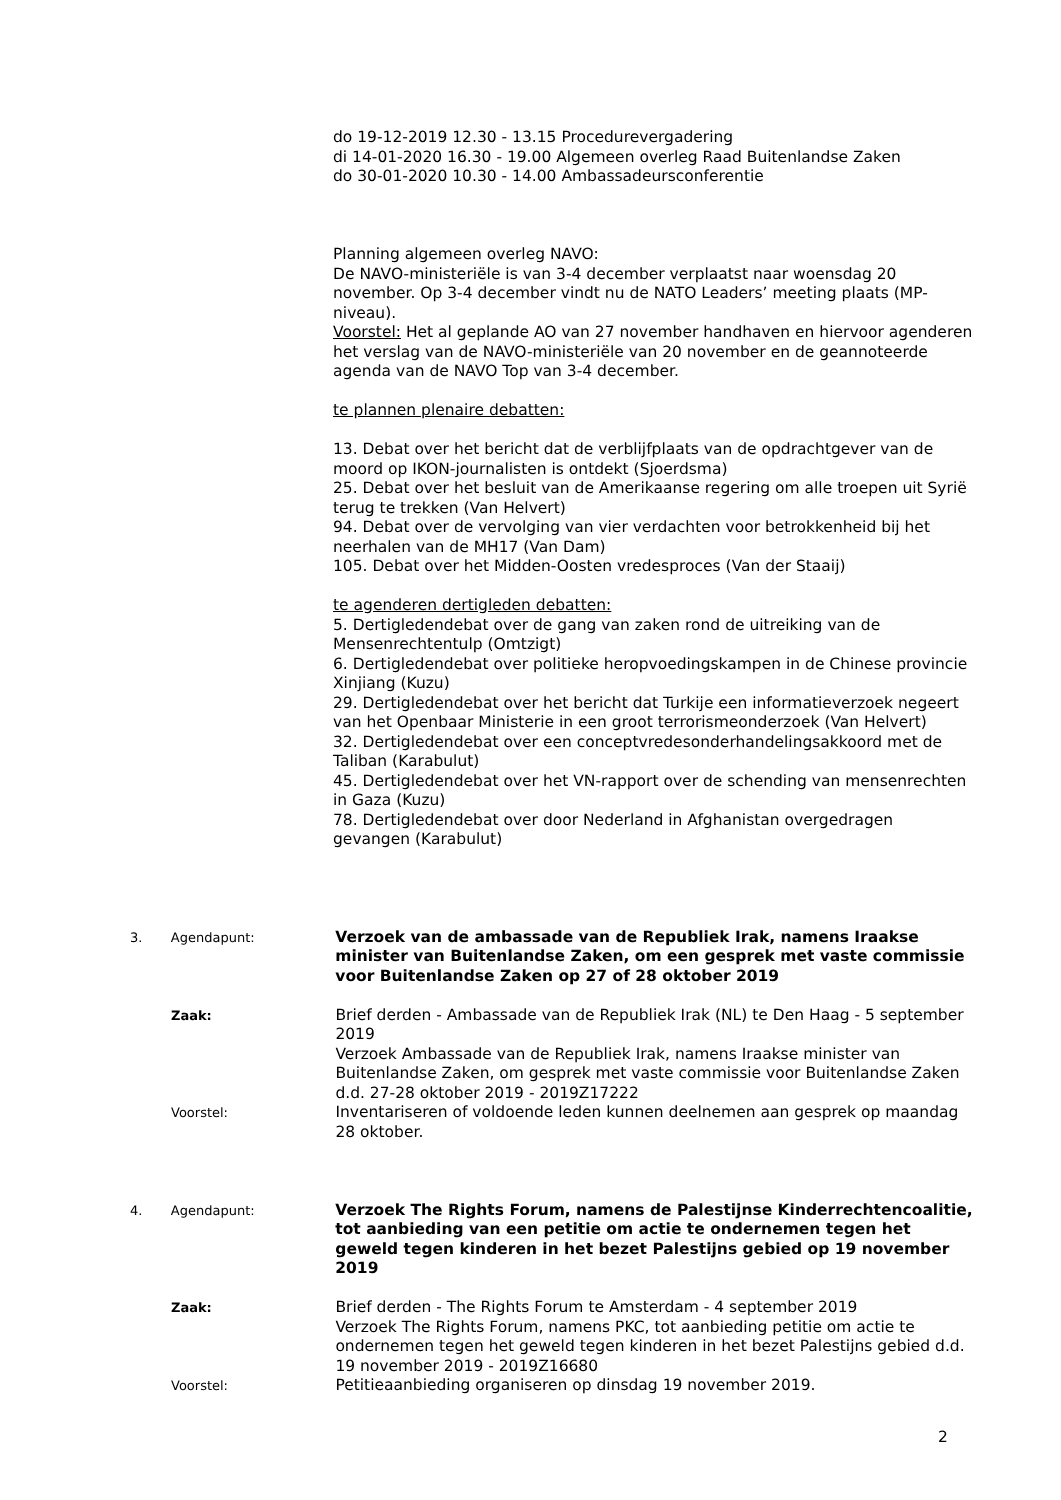do 19-12-2019 12.30 - 13.15 Procedurevergadering
di 14-01-2020 16.30 - 19.00 Algemeen overleg Raad Buitenlandse Zaken
do 30-01-2020 10.30 - 14.00 Ambassadeursconferentie
Planning algemeen overleg NAVO:
De NAVO-ministeriële is van 3-4 december verplaatst naar woensdag 20 november. Op 3-4 december vindt nu de NATO Leaders’ meeting plaats (MP-niveau).
Voorstel: Het al geplande AO van 27 november handhaven en hiervoor agenderen het verslag van de NAVO-ministeriële van 20 november en de geannoteerde agenda van de NAVO Top van 3-4 december.
te plannen plenaire debatten:
13. Debat over het bericht dat de verblijfplaats van de opdrachtgever van de moord op IKON-journalisten is ontdekt (Sjoerdsma)
25. Debat over het besluit van de Amerikaanse regering om alle troepen uit Syrië terug te trekken (Van Helvert)
94. Debat over de vervolging van vier verdachten voor betrokkenheid bij het neerhalen van de MH17 (Van Dam)
105. Debat over het Midden-Oosten vredesproces (Van der Staaij)
te agenderen dertigleden debatten:
5. Dertigledendebat over de gang van zaken rond de uitreiking van de Mensenrechtentulp (Omtzigt)
6. Dertigledendebat over politieke heropvoedingskampen in de Chinese provincie Xinjiang (Kuzu)
29. Dertigledendebat over het bericht dat Turkije een informatieverzoek negeert van het Openbaar Ministerie in een groot terrorismeonderzoek (Van Helvert)
32. Dertigledendebat over een conceptvredesonderhandelingsakkoord met de Taliban (Karabulut)
45. Dertigledendebat over het VN-rapport over de schending van mensenrechten in Gaza (Kuzu)
78. Dertigledendebat over door Nederland in Afghanistan overgedragen gevangen (Karabulut)
3. Agendapunt:
Verzoek van de ambassade van de Republiek Irak, namens Iraakse minister van Buitenlandse Zaken, om een gesprek met vaste commissie voor Buitenlandse Zaken op 27 of 28 oktober 2019
Zaak:
Brief derden - Ambassade van de Republiek Irak (NL) te Den Haag - 5 september 2019
Verzoek Ambassade van de Republiek Irak, namens Iraakse minister van Buitenlandse Zaken, om gesprek met vaste commissie voor Buitenlandse Zaken d.d. 27-28 oktober 2019 - 2019Z17222
Voorstel:
Inventariseren of voldoende leden kunnen deelnemen aan gesprek op maandag 28 oktober.
4. Agendapunt:
Verzoek The Rights Forum, namens de Palestijnse Kinderrechtencoalitie, tot aanbieding van een petitie om actie te ondernemen tegen het geweld tegen kinderen in het bezet Palestijns gebied op 19 november 2019
Zaak:
Brief derden - The Rights Forum te Amsterdam - 4 september 2019
Verzoek The Rights Forum, namens PKC, tot aanbieding petitie om actie te ondernemen tegen het geweld tegen kinderen in het bezet Palestijns gebied d.d. 19 november 2019 - 2019Z16680
Voorstel:
Petitieaanbieding organiseren op dinsdag 19 november 2019.
2